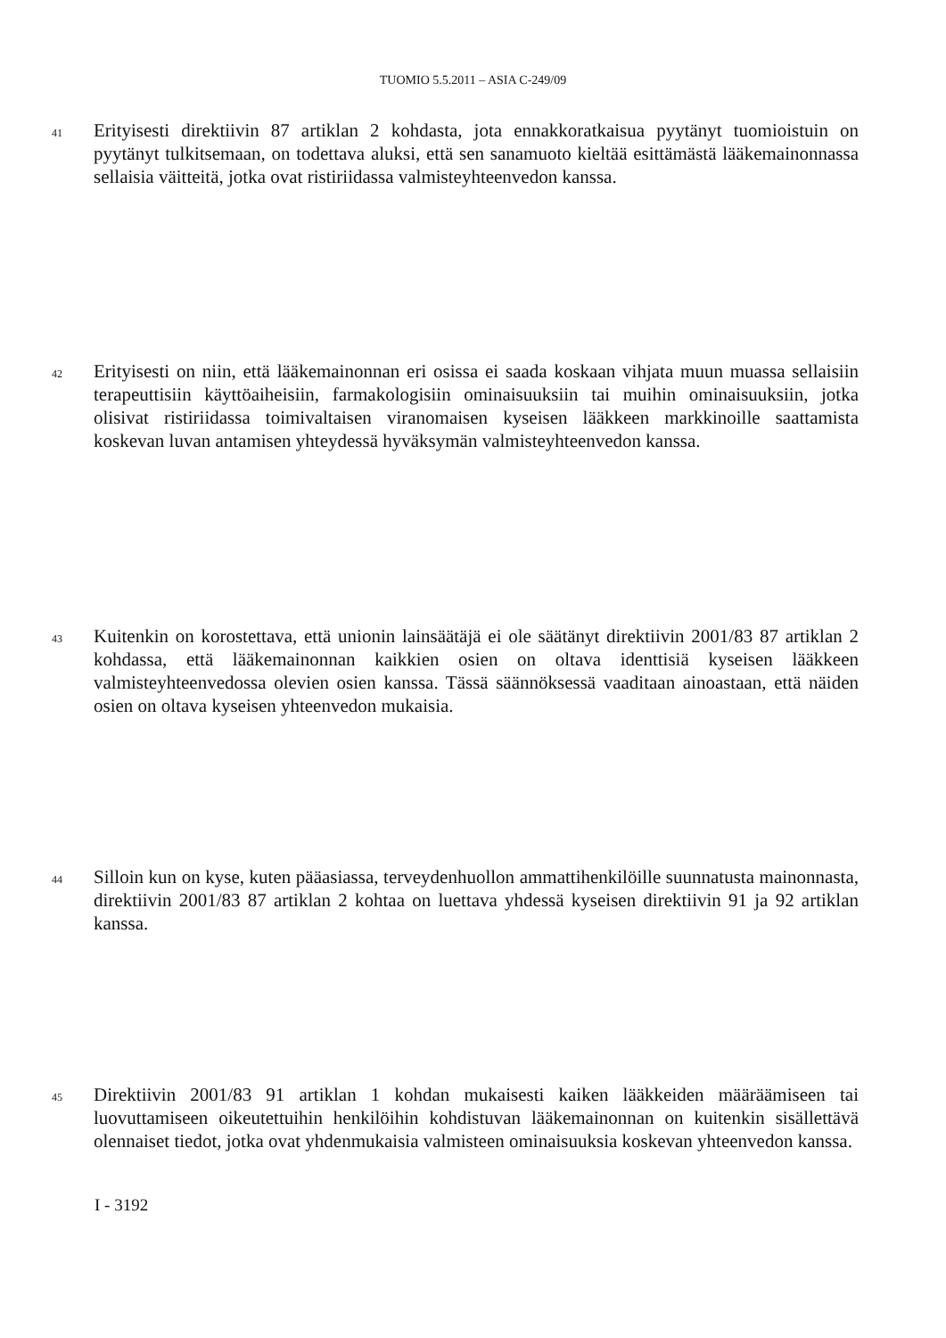TUOMIO 5.5.2011 – ASIA C-249/09
41
Erityisesti direktiivin 87 artiklan 2 kohdasta, jota ennakkoratkaisua pyytänyt tuomioistuin on pyytänyt tulkitsemaan, on todettava aluksi, että sen sanamuoto kieltää esittämästä lääkemainonnassa sellaisia väitteitä, jotka ovat ristiriidassa valmisteyhteenvedon kanssa.
42
Erityisesti on niin, että lääkemainonnan eri osissa ei saada koskaan vihjata muun muassa sellaisiin terapeuttisiin käyttöaiheisiin, farmakologisiin ominaisuuksiin tai muihin ominaisuuksiin, jotka olisivat ristiriidassa toimivaltaisen viranomaisen kyseisen lääkkeen markkinoille saattamista koskevan luvan antamisen yhteydessä hyväksymän valmisteyhteenvedon kanssa.
43
Kuitenkin on korostettava, että unionin lainsäätäjä ei ole säätänyt direktiivin 2001/83 87 artiklan 2 kohdassa, että lääkemainonnan kaikkien osien on oltava identtisiä kyseisen lääkkeen valmisteyhteenvedossa olevien osien kanssa. Tässä säännöksessä vaaditaan ainoastaan, että näiden osien on oltava kyseisen yhteenvedon mukaisia.
44
Silloin kun on kyse, kuten pääasiassa, terveydenhuollon ammattihenkilöille suunnatusta mainonnasta, direktiivin 2001/83 87 artiklan 2 kohtaa on luettava yhdessä kyseisen direktiivin 91 ja 92 artiklan kanssa.
45
Direktiivin 2001/83 91 artiklan 1 kohdan mukaisesti kaiken lääkkeiden määräämiseen tai luovuttamiseen oikeutettuihin henkilöihin kohdistuvan lääkemainonnan on kuitenkin sisällettävä olennaiset tiedot, jotka ovat yhdenmukaisia valmisteen ominaisuuksia koskevan yhteenvedon kanssa.
I - 3192